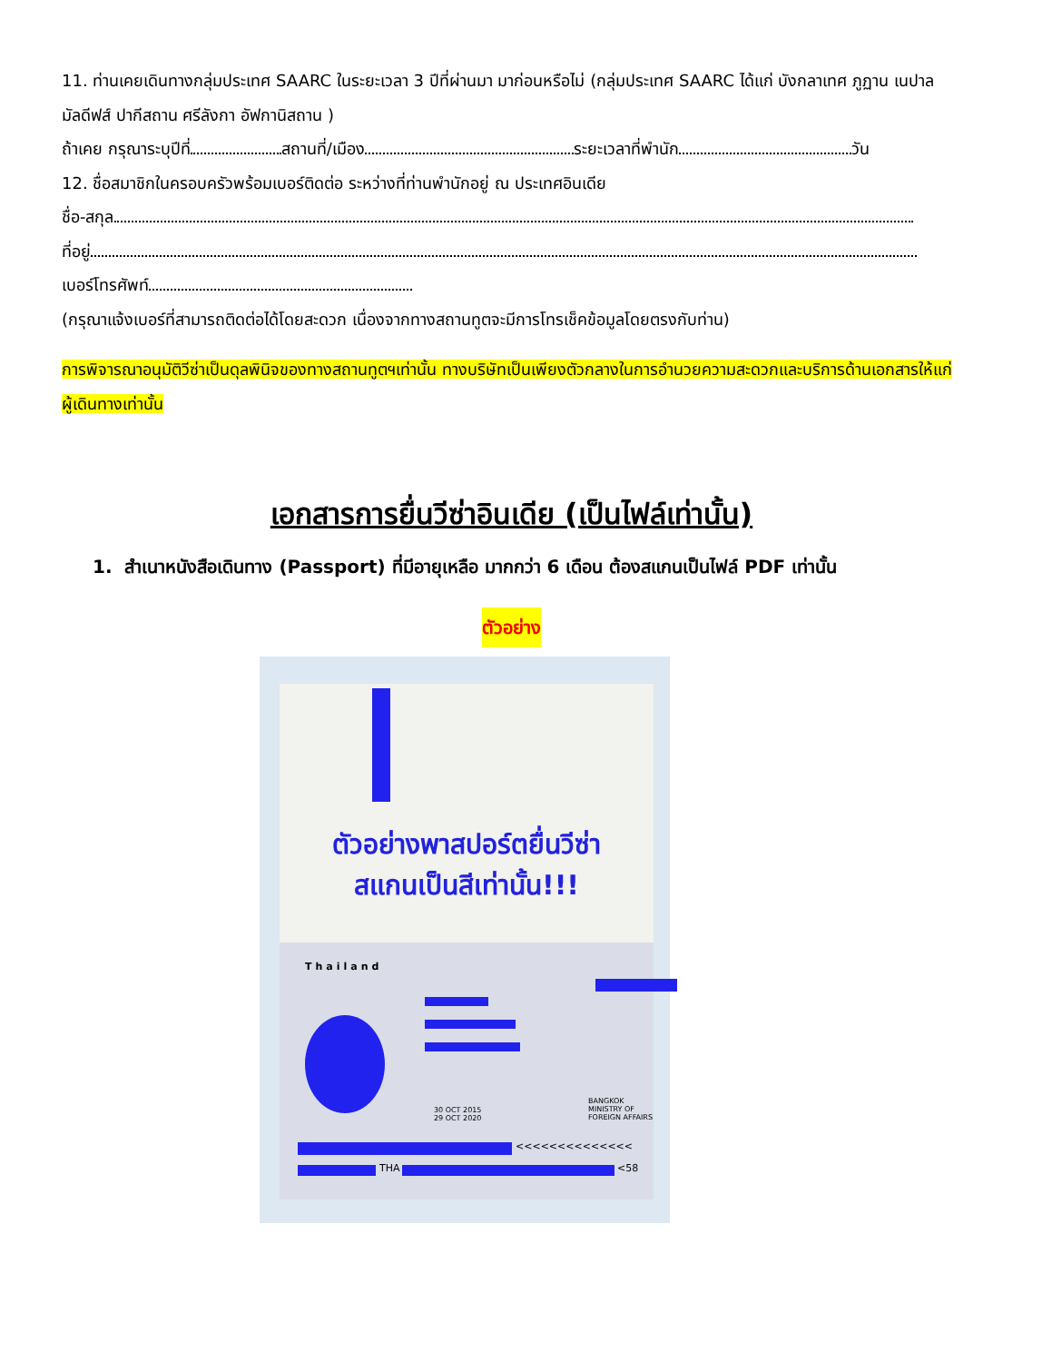11. ท่านเคยเดินทางกลุ่มประเทศ SAARC ในระยะเวลา 3 ปีที่ผ่านมา มาก่อนหรือไม่ (กลุ่มประเทศ SAARC ได้แก่ บังกลาเทศ ภูฏาน เนปาล มัลดีฟส์ ปากีสถาน ศรีลังกา อัฟกานิสถาน )
ถ้าเคย กรุณาระบุปีที่ สถานที่/เมือง ระยะเวลาที่พำนัก วัน
12. ชื่อสมาชิกในครอบครัวพร้อมเบอร์ติดต่อ ระหว่างที่ท่านพำนักอยู่ ณ ประเทศอินเดีย
ชื่อ-สกุล
ที่อยู่
เบอร์โทรศัพท์
(กรุณาแจ้งเบอร์ที่สามารถติดต่อได้โดยสะดวก เนื่องจากทางสถานทูตจะมีการโทรเช็คข้อมูลโดยตรงกับท่าน)
การพิจารณาอนุมัติวีซ่าเป็นดุลพินิจของทางสถานทูตฯเท่านั้น ทางบริษัทเป็นเพียงตัวกลางในการอำนวยความสะดวกและบริการด้านเอกสารให้แก่ผู้เดินทางเท่านั้น
เอกสารการยื่นวีซ่าอินเดีย (เป็นไฟล์เท่านั้น)
1. สำเนาหนังสือเดินทาง (Passport) ที่มีอายุเหลือ มากกว่า 6 เดือน ต้องสแกนเป็นไฟล์ PDF เท่านั้น
ตัวอย่าง
ตัวอย่างพาสปอร์ตยื่นวีซ่า
สแกนเป็นสีเท่านั้น!!!
Thailand
BANGKOK
MINISTRY OF FOREIGN AFFAIRS
30 OCT 2015
29 OCT 2020
<<<<<<<<<<<<<<
THA <58